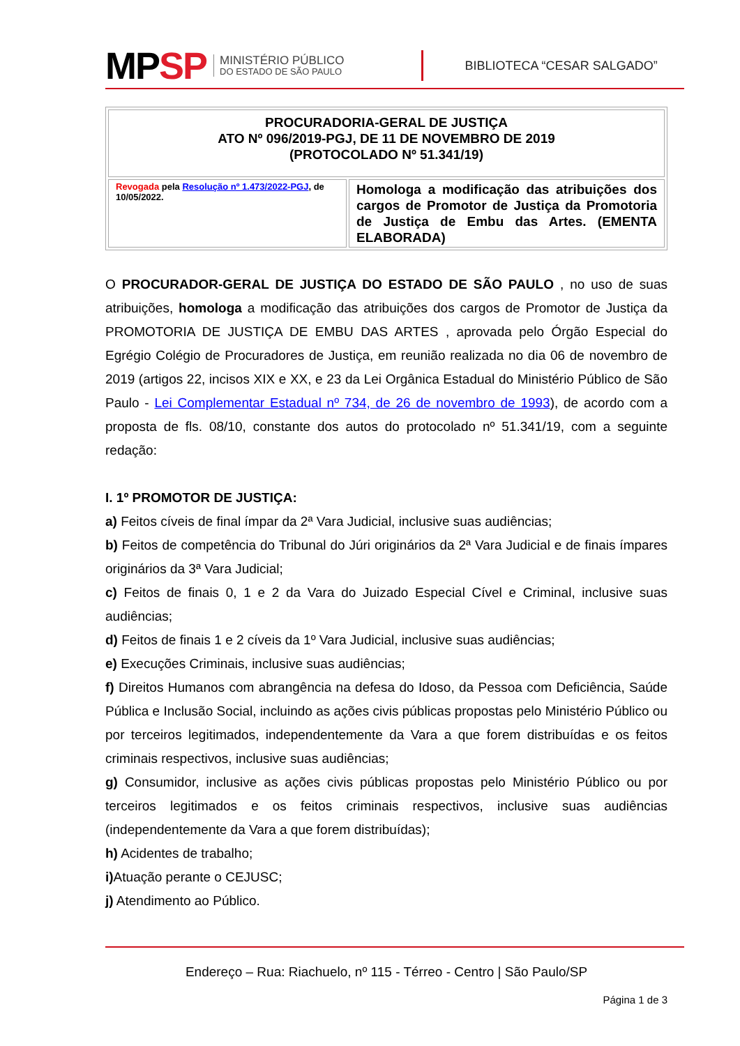MPSP MINISTÉRIO PÚBLICO
DO ESTADO DE SÃO PAULO BIBLIOTECA “CESAR SALGADO”
| PROCURADORIA-GERAL DE JUSTIÇA ATO Nº 096/2019-PGJ, DE 11 DE NOVEMBRO DE 2019 (PROTOCOLADO Nº 51.341/19) | |
| Revogada pela Resolução nº 1.473/2022-PGJ , de 10/05/2022. | Homologa a modificação das atribuições dos cargos de Promotor de Justiça da Promotoria de Justiça de Embu das Artes. (EMENTA ELABORADA) |
O PROCURADOR-GERAL DE JUSTIÇA DO ESTADO DE SÃO PAULO , no uso de suas atribuições, homologa a modificação das atribuições dos cargos de Promotor de Justiça da PROMOTORIA DE JUSTIÇA DE EMBU DAS ARTES , aprovada pelo Órgão Especial do Egrégio Colégio de Procuradores de Justiça, em reunião realizada no dia 06 de novembro de 2019 (artigos 22, incisos XIX e XX, e 23 da Lei Orgânica Estadual do Ministério Público de São Paulo - Lei Complementar Estadual nº 734, de 26 de novembro de 1993), de acordo com a proposta de fls. 08/10, constante dos autos do protocolado nº 51.341/19, com a seguinte redação:
I. 1º PROMOTOR DE JUSTIÇA:
a) Feitos cíveis de final ímpar da 2ª Vara Judicial, inclusive suas audiências;
b) Feitos de competência do Tribunal do Júri originários da 2ª Vara Judicial e de finais ímpares originários da 3ª Vara Judicial;
c) Feitos de finais 0, 1 e 2 da Vara do Juizado Especial Cível e Criminal, inclusive suas audiências;
d) Feitos de finais 1 e 2 cíveis da 1º Vara Judicial, inclusive suas audiências;
e) Execuções Criminais, inclusive suas audiências;
f) Direitos Humanos com abrangência na defesa do Idoso, da Pessoa com Deficiência, Saúde Pública e Inclusão Social, incluindo as ações civis públicas propostas pelo Ministério Público ou por terceiros legitimados, independentemente da Vara a que forem distribuídas e os feitos criminais respectivos, inclusive suas audiências;
g) Consumidor, inclusive as ações civis públicas propostas pelo Ministério Público ou por terceiros legitimados e os feitos criminais respectivos, inclusive suas audiências (independentemente da Vara a que forem distribuídas);
h) Acidentes de trabalho;
i) Atuação perante o CEJUSC;
j) Atendimento ao Público.
Endereço – Rua: Riachuelo, nº 115 - Térreo - Centro | São Paulo/SP
Página 1 de 3